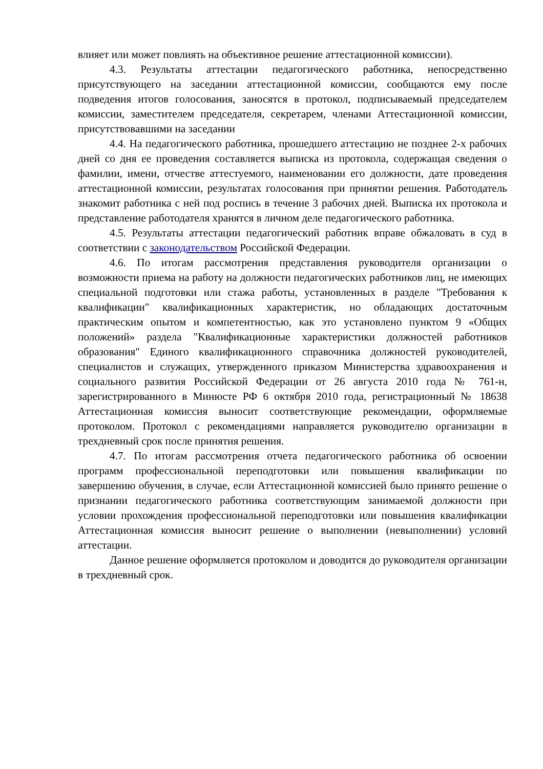влияет или может повлиять на объективное решение аттестационной комиссии).
4.3. Результаты аттестации педагогического работника, непосредственно присутствующего на заседании аттестационной комиссии, сообщаются ему после подведения итогов голосования, заносятся в протокол, подписываемый председателем комиссии, заместителем председателя, секретарем, членами Аттестационной комиссии, присутствовавшими на заседании
4.4. На педагогического работника, прошедшего аттестацию не позднее 2-х рабочих дней со дня ее проведения составляется выписка из протокола, содержащая сведения о фамилии, имени, отчестве аттестуемого, наименовании его должности, дате проведения аттестационной комиссии, результатах голосования при принятии решения. Работодатель знакомит работника с ней под роспись в течение 3 рабочих дней. Выписка их протокола и представление работодателя хранятся в личном деле педагогического работника.
4.5. Результаты аттестации педагогический работник вправе обжаловать в суд в соответствии с законодательством Российской Федерации.
4.6. По итогам рассмотрения представления руководителя организации о возможности приема на работу на должности педагогических работников лиц, не имеющих специальной подготовки или стажа работы, установленных в разделе "Требования к квалификации" квалификационных характеристик, но обладающих достаточным практическим опытом и компетентностью, как это установлено пунктом 9 «Общих положений» раздела "Квалификационные характеристики должностей работников образования" Единого квалификационного справочника должностей руководителей, специалистов и служащих, утвержденного приказом Министерства здравоохранения и социального развития Российской Федерации от 26 августа 2010 года № 761-н, зарегистрированного в Минюсте РФ 6 октября 2010 года, регистрационный № 18638 Аттестационная комиссия выносит соответствующие рекомендации, оформляемые протоколом. Протокол с рекомендациями направляется руководителю организации в трехдневный срок после принятия решения.
4.7. По итогам рассмотрения отчета педагогического работника об освоении программ профессиональной переподготовки или повышения квалификации по завершению обучения, в случае, если Аттестационной комиссией было принято решение о признании педагогического работника соответствующим занимаемой должности при условии прохождения профессиональной переподготовки или повышения квалификации Аттестационная комиссия выносит решение о выполнении (невыполнении) условий аттестации.
Данное решение оформляется протоколом и доводится до руководителя организации в трехдневный срок.